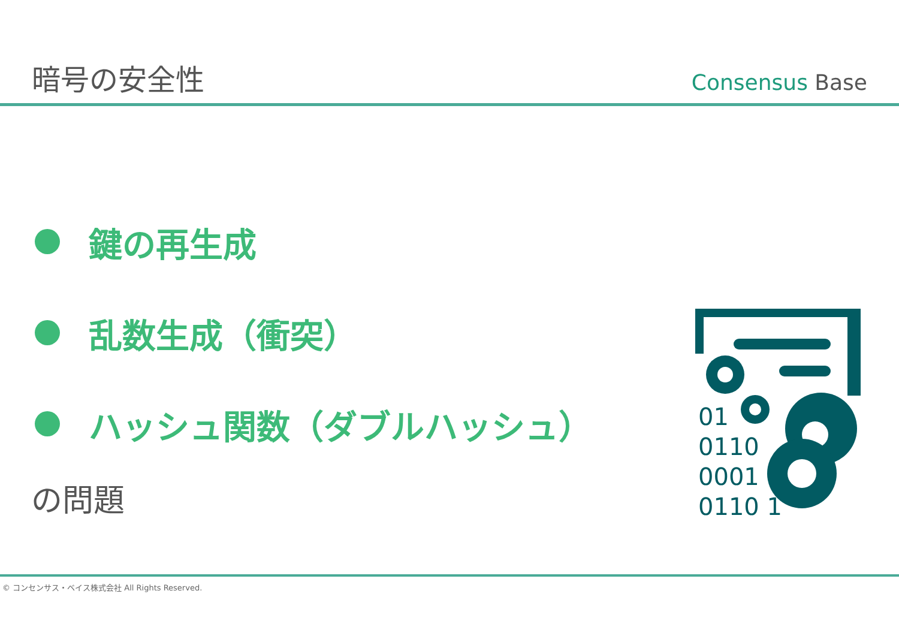暗号の安全性
Consensus Base
鍵の再生成
乱数生成（衝突）
ハッシュ関数（ダブルハッシュ）
の問題
01
0110
0001
0110 1
© コンセンサス・ベイス株式会社 All Rights Reserved.